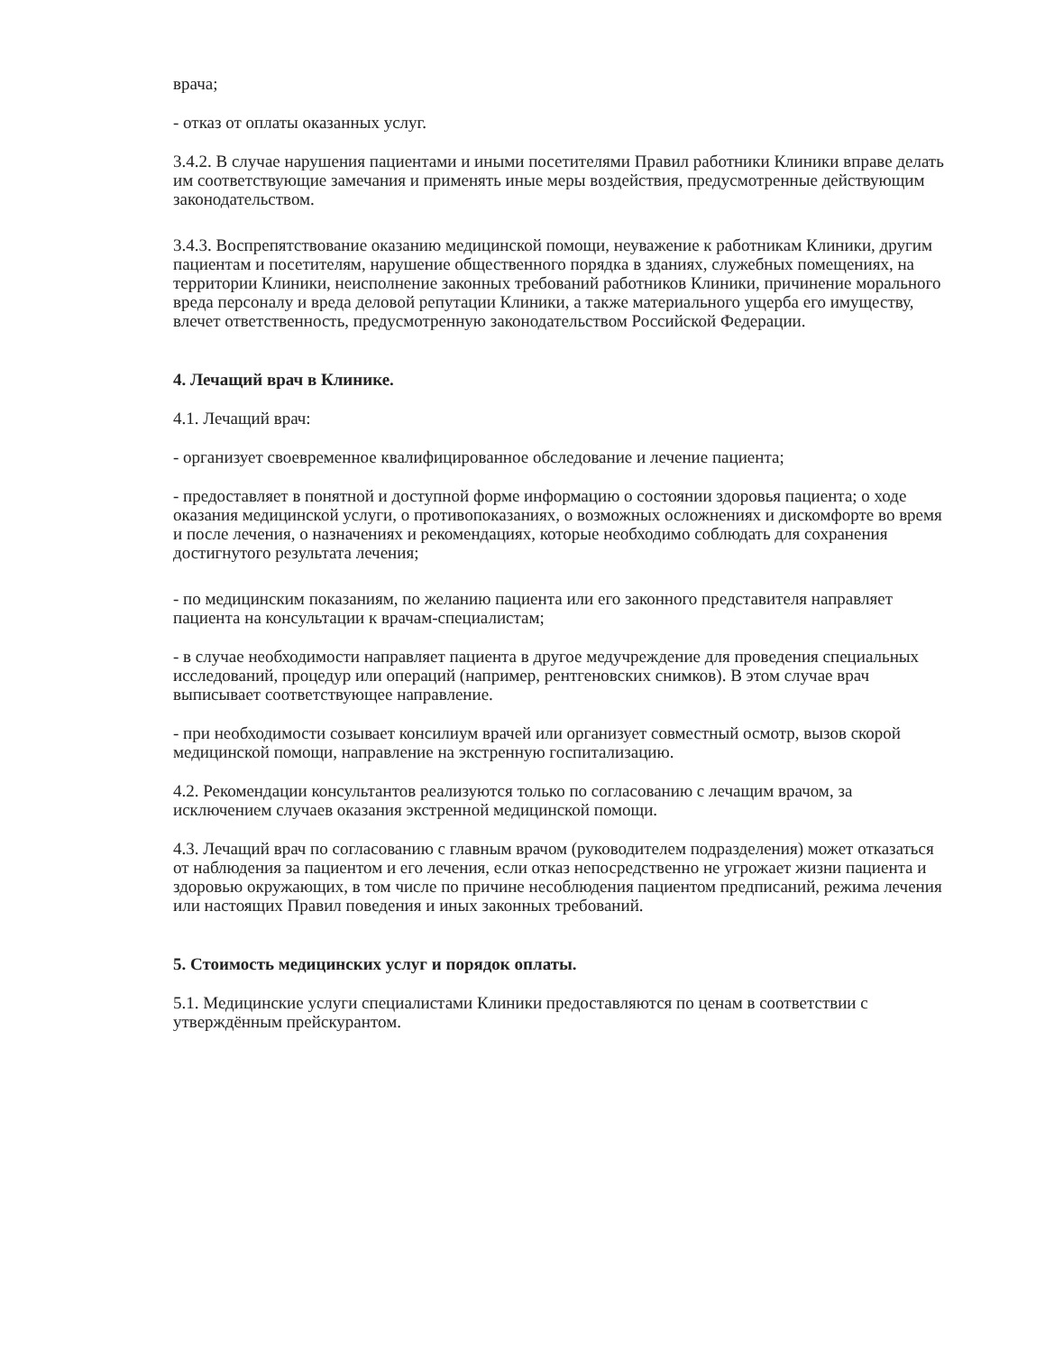врача;
- отказ от оплаты оказанных услуг.
3.4.2. В случае нарушения пациентами и иными посетителями Правил работники Клиники вправе делать им соответствующие замечания и применять иные меры воздействия, предусмотренные действующим законодательством.
3.4.3. Воспрепятствование оказанию медицинской помощи, неуважение к работникам Клиники, другим пациентам и посетителям, нарушение общественного порядка в зданиях, служебных помещениях, на территории Клиники, неисполнение законных требований работников Клиники, причинение морального вреда персоналу и вреда деловой репутации Клиники, а также материального ущерба его имуществу, влечет ответственность, предусмотренную законодательством Российской Федерации.
4. Лечащий врач в Клинике.
4.1. Лечащий врач:
- организует своевременное квалифицированное обследование и лечение пациента;
- предоставляет в понятной и доступной форме информацию о состоянии здоровья пациента; о ходе оказания медицинской услуги, о противопоказаниях, о возможных осложнениях и дискомфорте во время и после лечения, о назначениях и рекомендациях, которые необходимо соблюдать для сохранения достигнутого результата лечения;
- по медицинским показаниям, по желанию пациента или его законного представителя направляет пациента на консультации к врачам-специалистам;
- в случае необходимости направляет пациента в другое медучреждение для проведения специальных исследований, процедур или операций (например, рентгеновских снимков). В этом случае врач выписывает соответствующее направление.
- при необходимости созывает консилиум врачей или организует совместный осмотр, вызов скорой медицинской помощи, направление на экстренную госпитализацию.
4.2. Рекомендации консультантов реализуются только по согласованию с лечащим врачом, за исключением случаев оказания экстренной медицинской помощи.
4.3. Лечащий врач по согласованию с главным врачом (руководителем подразделения) может отказаться от наблюдения за пациентом и его лечения, если отказ непосредственно не угрожает жизни пациента и здоровью окружающих, в том числе по причине несоблюдения пациентом предписаний, режима лечения или настоящих Правил поведения и иных законных требований.
5. Стоимость медицинских услуг и порядок оплаты.
5.1. Медицинские услуги специалистами Клиники предоставляются по ценам в соответствии с утверждённым прейскурантом.